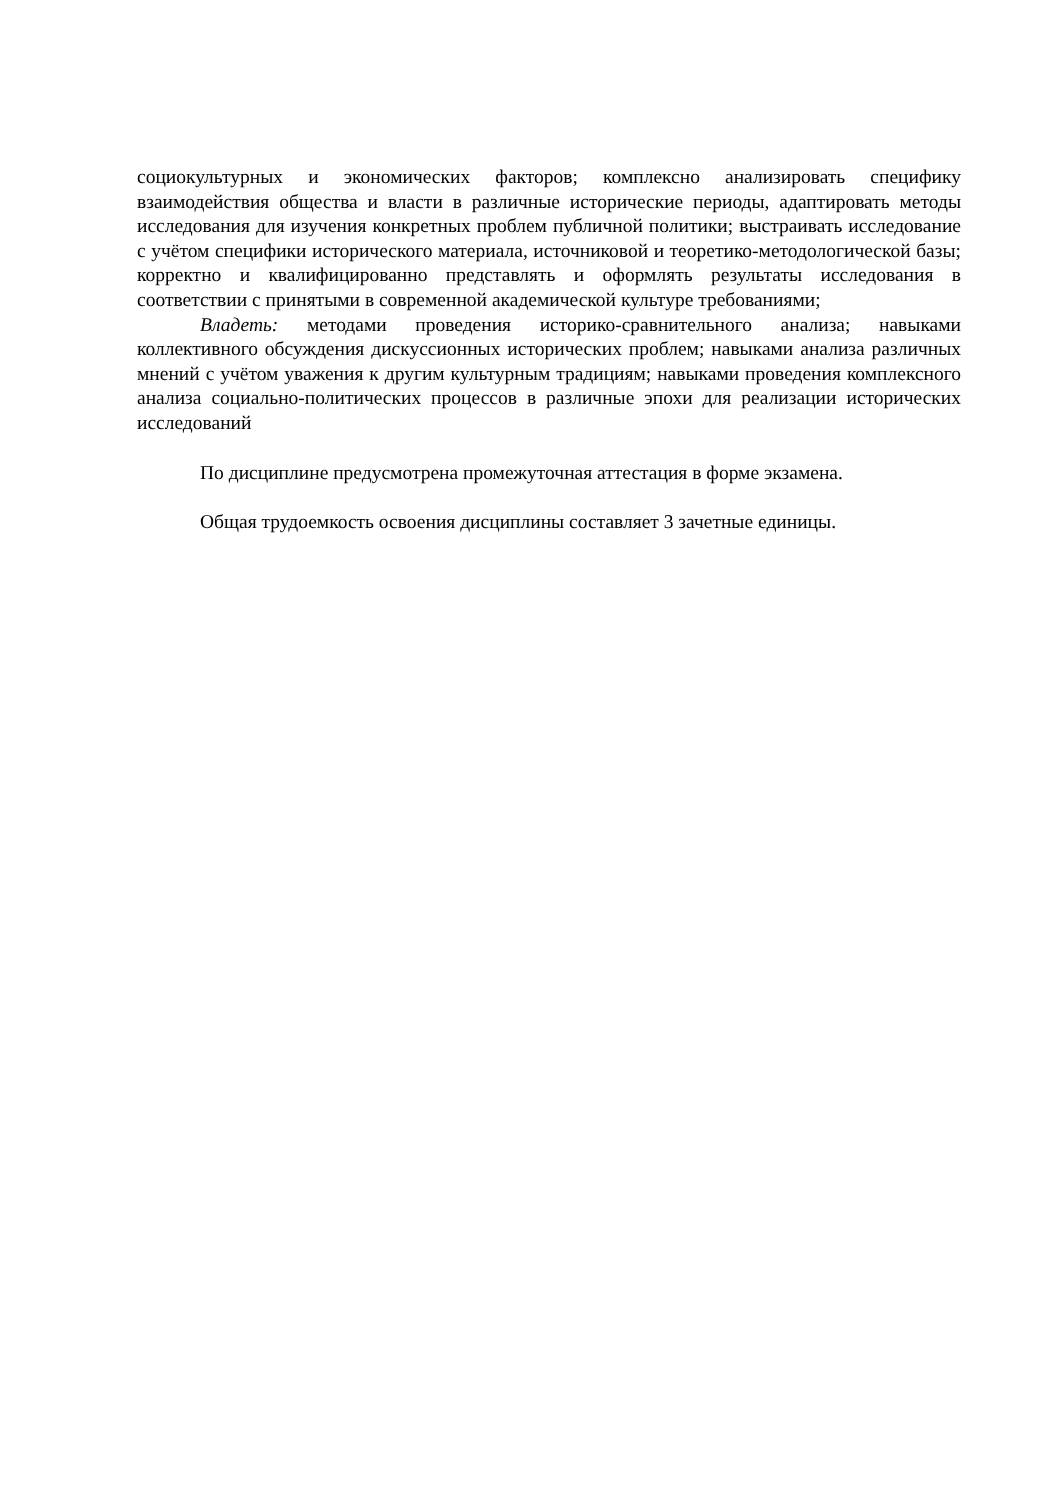социокультурных и экономических факторов; комплексно анализировать специфику взаимодействия общества и власти в различные исторические периоды, адаптировать методы исследования для изучения конкретных проблем публичной политики; выстраивать исследование с учётом специфики исторического материала, источниковой и теоретико-методологической базы; корректно и квалифицированно представлять и оформлять результаты исследования в соответствии с принятыми в современной академической культуре требованиями;
Владеть: методами проведения историко-сравнительного анализа; навыками коллективного обсуждения дискуссионных исторических проблем; навыками анализа различных мнений с учётом уважения к другим культурным традициям; навыками проведения комплексного анализа социально-политических процессов в различные эпохи для реализации исторических исследований
По дисциплине предусмотрена промежуточная аттестация в форме экзамена.
Общая трудоемкость освоения дисциплины составляет 3 зачетные единицы.